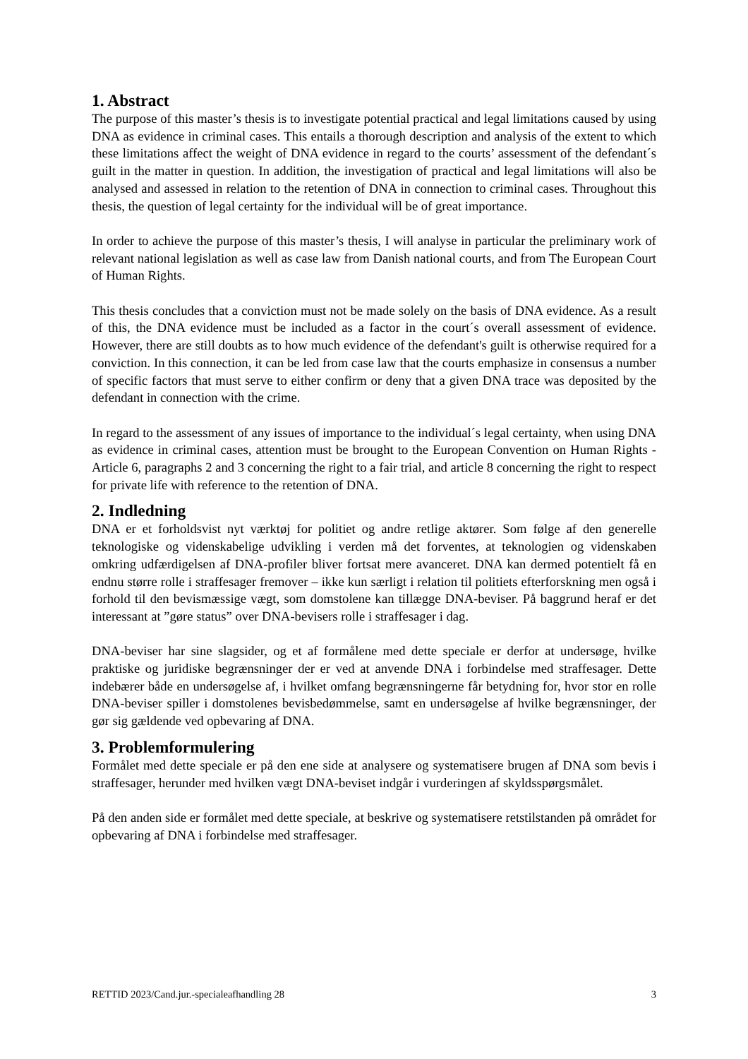1. Abstract
The purpose of this master’s thesis is to investigate potential practical and legal limitations caused by using DNA as evidence in criminal cases. This entails a thorough description and analysis of the extent to which these limitations affect the weight of DNA evidence in regard to the courts’ assessment of the defendant´s guilt in the matter in question. In addition, the investigation of practical and legal limitations will also be analysed and assessed in relation to the retention of DNA in connection to criminal cases. Throughout this thesis, the question of legal certainty for the individual will be of great importance.
In order to achieve the purpose of this master’s thesis, I will analyse in particular the preliminary work of relevant national legislation as well as case law from Danish national courts, and from The European Court of Human Rights.
This thesis concludes that a conviction must not be made solely on the basis of DNA evidence. As a result of this, the DNA evidence must be included as a factor in the court´s overall assessment of evidence. However, there are still doubts as to how much evidence of the defendant's guilt is otherwise required for a conviction. In this connection, it can be led from case law that the courts emphasize in consensus a number of specific factors that must serve to either confirm or deny that a given DNA trace was deposited by the defendant in connection with the crime.
In regard to the assessment of any issues of importance to the individual´s legal certainty, when using DNA as evidence in criminal cases, attention must be brought to the European Convention on Human Rights - Article 6, paragraphs 2 and 3 concerning the right to a fair trial, and article 8 concerning the right to respect for private life with reference to the retention of DNA.
2. Indledning
DNA er et forholdsvist nyt værktøj for politiet og andre retlige aktører. Som følge af den generelle teknologiske og videnskabelige udvikling i verden må det forventes, at teknologien og videnskaben omkring udfærdigelsen af DNA-profiler bliver fortsat mere avanceret. DNA kan dermed potentielt få en endnu større rolle i straffesager fremover – ikke kun særligt i relation til politiets efterforskning men også i forhold til den bevismæssige vægt, som domstolene kan tillægge DNA-beviser. På baggrund heraf er det interessant at ”gøre status” over DNA-bevisers rolle i straffesager i dag.
DNA-beviser har sine slagsider, og et af formålene med dette speciale er derfor at undersøge, hvilke praktiske og juridiske begrænsninger der er ved at anvende DNA i forbindelse med straffesager. Dette indebærer både en undersøgelse af, i hvilket omfang begrænsningerne får betydning for, hvor stor en rolle DNA-beviser spiller i domstolenes bevisbedømmelse, samt en undersøgelse af hvilke begrænsninger, der gør sig gældende ved opbevaring af DNA.
3. Problemformulering
Formålet med dette speciale er på den ene side at analysere og systematisere brugen af DNA som bevis i straffesager, herunder med hvilken vægt DNA-beviset indgår i vurderingen af skyldsspørgsmålet.
På den anden side er formålet med dette speciale, at beskrive og systematisere retstilstanden på området for opbevaring af DNA i forbindelse med straffesager.
RETTID 2023/Cand.jur.-specialeafhandling 28 3